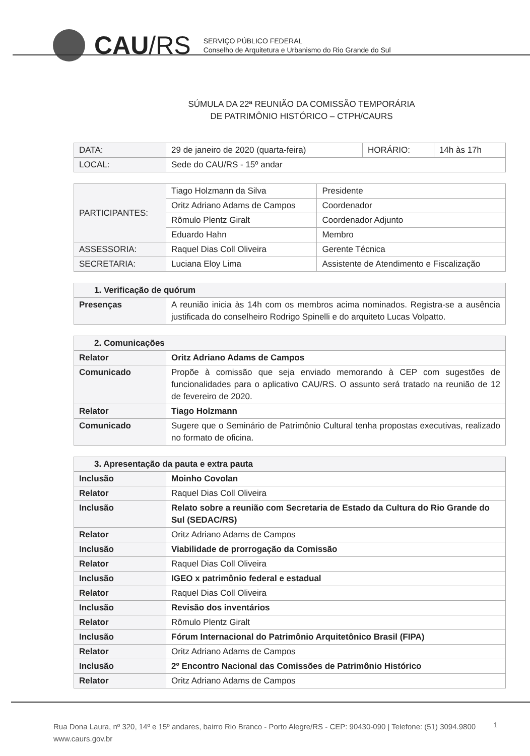CAU/RS
SERVIÇO PÚBLICO FEDERAL
Conselho de Arquitetura e Urbanismo do Rio Grande do Sul
SÚMULA DA 22ª REUNIÃO DA COMISSÃO TEMPORÁRIA
DE PATRIMÔNIO HISTÓRICO – CTPH/CAURS
| DATA: | 29 de janeiro de 2020 (quarta-feira) | HORÁRIO: | 14h às 17h |
| LOCAL: | Sede do CAU/RS - 15º andar | | |
| PARTICIPANTES: | Tiago Holzmann da Silva | Presidente |
| | Oritz Adriano Adams de Campos | Coordenador |
| | Rômulo Plentz Giralt | Coordenador Adjunto |
| | Eduardo Hahn | Membro |
| ASSESSORIA: | Raquel Dias Coll Oliveira | Gerente Técnica |
| SECRETARIA: | Luciana Eloy Lima | Assistente de Atendimento e Fiscalização |
| 1. Verificação de quórum | |
| Presenças | A reunião inicia às 14h com os membros acima nominados. Registra-se a ausência justificada do conselheiro Rodrigo Spinelli e do arquiteto Lucas Volpatto. |
| 2. Comunicações | |
| Relator | Oritz Adriano Adams de Campos |
| Comunicado | Propõe à comissão que seja enviado memorando à CEP com sugestões de funcionalidades para o aplicativo CAU/RS. O assunto será tratado na reunião de 12 de fevereiro de 2020. |
| Relator | Tiago Holzmann |
| Comunicado | Sugere que o Seminário de Patrimônio Cultural tenha propostas executivas, realizado no formato de oficina. |
| 3. Apresentação da pauta e extra pauta | |
| Inclusão | Moinho Covolan |
| Relator | Raquel Dias Coll Oliveira |
| Inclusão | Relato sobre a reunião com Secretaria de Estado da Cultura do Rio Grande do Sul (SEDAC/RS) |
| Relator | Oritz Adriano Adams de Campos |
| Inclusão | Viabilidade de prorrogação da Comissão |
| Relator | Raquel Dias Coll Oliveira |
| Inclusão | IGEO x patrimônio federal e estadual |
| Relator | Raquel Dias Coll Oliveira |
| Inclusão | Revisão dos inventários |
| Relator | Rômulo Plentz Giralt |
| Inclusão | Fórum Internacional do Patrimônio Arquitetônico Brasil (FIPA) |
| Relator | Oritz Adriano Adams de Campos |
| Inclusão | 2º Encontro Nacional das Comissões de Patrimônio Histórico |
| Relator | Oritz Adriano Adams de Campos |
Rua Dona Laura, nº 320, 14º e 15º andares, bairro Rio Branco - Porto Alegre/RS - CEP: 90430-090 | Telefone: (51) 3094.9800
www.caurs.gov.br
1